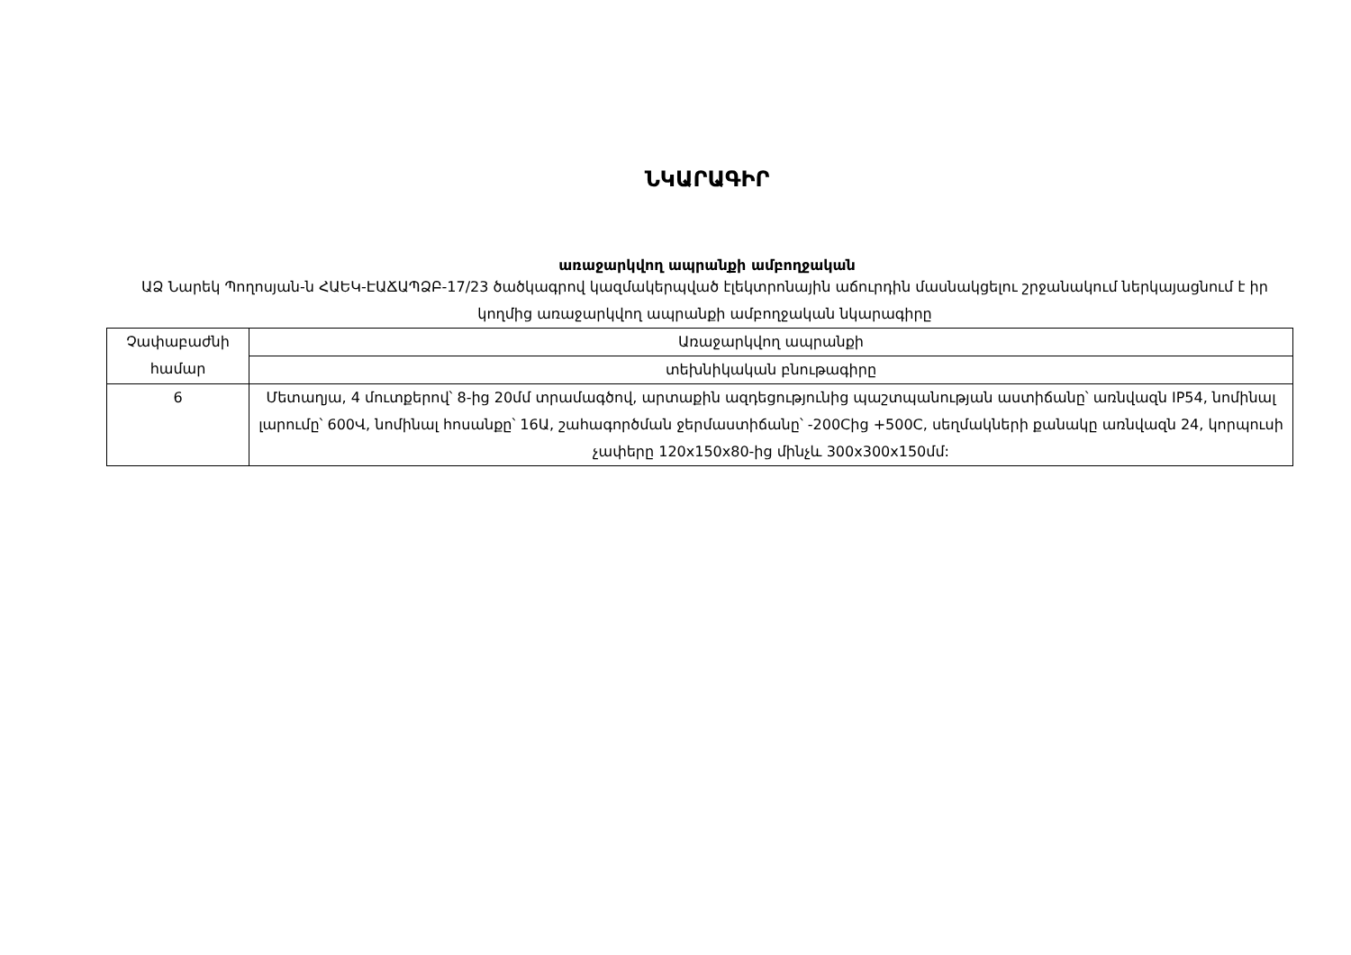ՆԿԱՐԱԳԻՐ
առաջարկվող ապրանքի ամբողջական
ԱՁ Նարեկ Պողոսյան-ն ՀԱԵԿ-ԷԱՃԱՊՁԲ-17/23 ծածկագրով կազմակերպված էլեկտրոնային աճուրդին մասնակցելու շրջանակում ներկայացնում է իր կողմից առաջարկվող ապրանքի ամբողջական նկարագիրը
| Չափաբաժնի համար | Առաջարկվող ապրանքի |
| | տեխնիկական բնութագիրը |
| 6 | Մետաղյա, 4 մուտքերով՝ 8-ից 20մմ տրամագծով, արտաքին ազդեցությունից պաշտպանության աստիճանը՝ առնվազն IP54, նոմինալ լարումը՝ 600Վ, նոմինալ հոսանքը՝ 16Ա, շահագործման ջերմաստիճանը՝ -200Cից +500C, սեղմակների քանակը առնվազն 24, կորպուսի չափերը 120x150x80-ից մինչև 300x300x150մմ: |